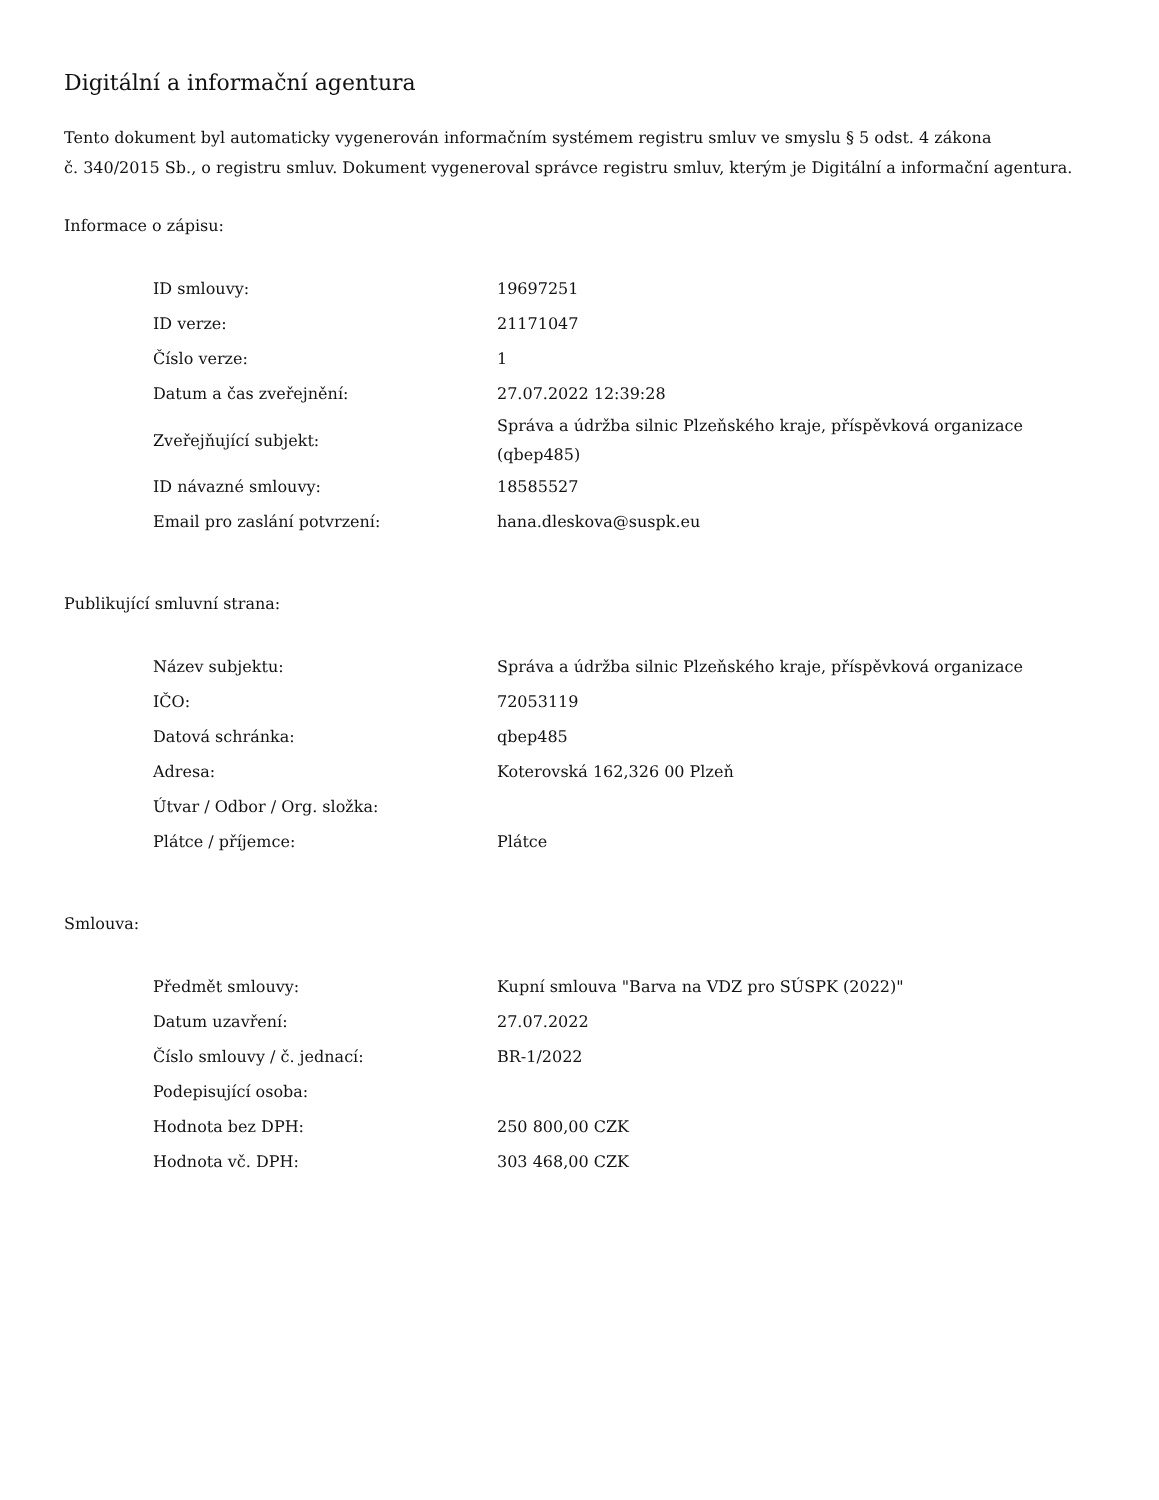Digitální a informační agentura
Tento dokument byl automaticky vygenerován informačním systémem registru smluv ve smyslu § 5 odst. 4 zákona
č. 340/2015 Sb., o registru smluv. Dokument vygeneroval správce registru smluv, kterým je Digitální a informační agentura.
Informace o zápisu:
| ID smlouvy: | 19697251 |
| ID verze: | 21171047 |
| Číslo verze: | 1 |
| Datum a čas zveřejnění: | 27.07.2022 12:39:28 |
| Zveřejňující subjekt: | Správa a údržba silnic Plzeňského kraje, příspěvková organizace (qbep485) |
| ID návazné smlouvy: | 18585527 |
| Email pro zaslání potvrzení: | hana.dleskova@suspk.eu |
Publikující smluvní strana:
| Název subjektu: | Správa a údržba silnic Plzeňského kraje, příspěvková organizace |
| IČO: | 72053119 |
| Datová schránka: | qbep485 |
| Adresa: | Koterovská 162,326 00 Plzeň |
| Útvar / Odbor / Org. složka: | |
| Plátce / příjemce: | Plátce |
Smlouva:
| Předmět smlouvy: | Kupní smlouva "Barva na VDZ pro SÚSPK (2022)" |
| Datum uzavření: | 27.07.2022 |
| Číslo smlouvy / č. jednací: | BR-1/2022 |
| Podepisující osoba: | |
| Hodnota bez DPH: | 250 800,00 CZK |
| Hodnota vč. DPH: | 303 468,00 CZK |